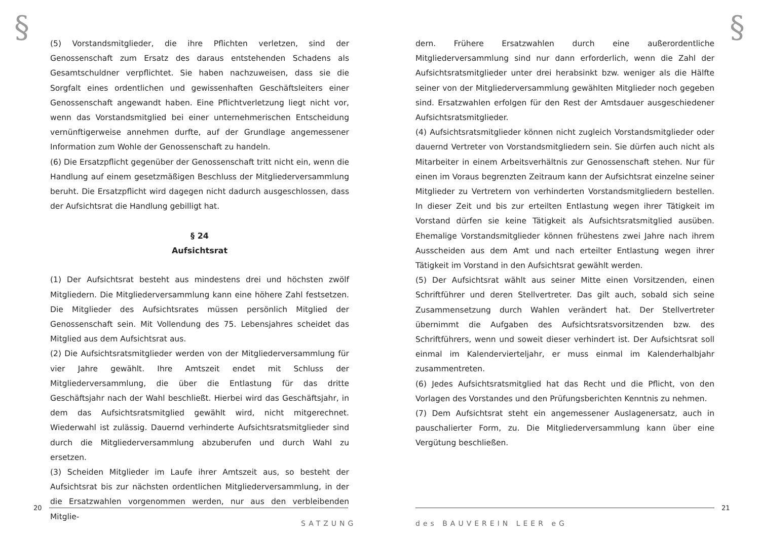§
(5) Vorstandsmitglieder, die ihre Pflichten verletzen, sind der Genossenschaft zum Ersatz des daraus entstehenden Schadens als Gesamtschuldner verpflichtet. Sie haben nachzuweisen, dass sie die Sorgfalt eines ordentlichen und gewissenhaften Geschäftsleiters einer Genossenschaft angewandt haben. Eine Pflichtverletzung liegt nicht vor, wenn das Vorstandsmitglied bei einer unternehmerischen Entscheidung vernünftigerweise annehmen durfte, auf der Grundlage angemessener Information zum Wohle der Genossenschaft zu handeln.
(6) Die Ersatzpflicht gegenüber der Genossenschaft tritt nicht ein, wenn die Handlung auf einem gesetzmäßigen Beschluss der Mitgliederversammlung beruht. Die Ersatzpflicht wird dagegen nicht dadurch ausgeschlossen, dass der Aufsichtsrat die Handlung gebilligt hat.
§ 24
Aufsichtsrat
(1) Der Aufsichtsrat besteht aus mindestens drei und höchsten zwölf Mitgliedern. Die Mitgliederversammlung kann eine höhere Zahl festsetzen. Die Mitglieder des Aufsichtsrates müssen persönlich Mitglied der Genossenschaft sein. Mit Vollendung des 75. Lebensjahres scheidet das Mitglied aus dem Aufsichtsrat aus.
(2) Die Aufsichtsratsmitglieder werden von der Mitgliederversammlung für vier Jahre gewählt. Ihre Amtszeit endet mit Schluss der Mitgliederversammlung, die über die Entlastung für das dritte Geschäftsjahr nach der Wahl beschließt. Hierbei wird das Geschäftsjahr, in dem das Aufsichtsratsmitglied gewählt wird, nicht mitgerechnet. Wiederwahl ist zulässig. Dauernd verhinderte Aufsichtsratsmitglieder sind durch die Mitgliederversammlung abzuberufen und durch Wahl zu ersetzen.
(3) Scheiden Mitglieder im Laufe ihrer Amtszeit aus, so besteht der Aufsichtsrat bis zur nächsten ordentlichen Mitgliederversammlung, in der die Ersatzwahlen vorgenommen werden, nur aus den verbleibenden Mitglie-
20
SATZUNG
§
dern. Frühere Ersatzwahlen durch eine außerordentliche Mitgliederversammlung sind nur dann erforderlich, wenn die Zahl der Aufsichtsratsmitglieder unter drei herabsinkt bzw. weniger als die Hälfte seiner von der Mitgliederversammlung gewählten Mitglieder noch gegeben sind. Ersatzwahlen erfolgen für den Rest der Amtsdauer ausgeschiedener Aufsichtsratsmitglieder.
(4) Aufsichtsratsmitglieder können nicht zugleich Vorstandsmitglieder oder dauernd Vertreter von Vorstandsmitgliedern sein. Sie dürfen auch nicht als Mitarbeiter in einem Arbeitsverhältnis zur Genossenschaft stehen. Nur für einen im Voraus begrenzten Zeitraum kann der Aufsichtsrat einzelne seiner Mitglieder zu Vertretern von verhinderten Vorstandsmitgliedern bestellen. In dieser Zeit und bis zur erteilten Entlastung wegen ihrer Tätigkeit im Vorstand dürfen sie keine Tätigkeit als Aufsichtsratsmitglied ausüben. Ehemalige Vorstandsmitglieder können frühestens zwei Jahre nach ihrem Ausscheiden aus dem Amt und nach erteilter Entlastung wegen ihrer Tätigkeit im Vorstand in den Aufsichtsrat gewählt werden.
(5) Der Aufsichtsrat wählt aus seiner Mitte einen Vorsitzenden, einen Schriftführer und deren Stellvertreter. Das gilt auch, sobald sich seine Zusammensetzung durch Wahlen verändert hat. Der Stellvertreter übernimmt die Aufgaben des Aufsichtsratsvorsitzenden bzw. des Schriftführers, wenn und soweit dieser verhindert ist. Der Aufsichtsrat soll einmal im Kalendervierteljahr, er muss einmal im Kalenderhalbjahr zusammentreten.
(6) Jedes Aufsichtsratsmitglied hat das Recht und die Pflicht, von den Vorlagen des Vorstandes und den Prüfungsberichten Kenntnis zu nehmen.
(7) Dem Aufsichtsrat steht ein angemessener Auslagenersatz, auch in pauschalierter Form, zu. Die Mitgliederversammlung kann über eine Vergütung beschließen.
21
des BAUVEREIN LEER eG